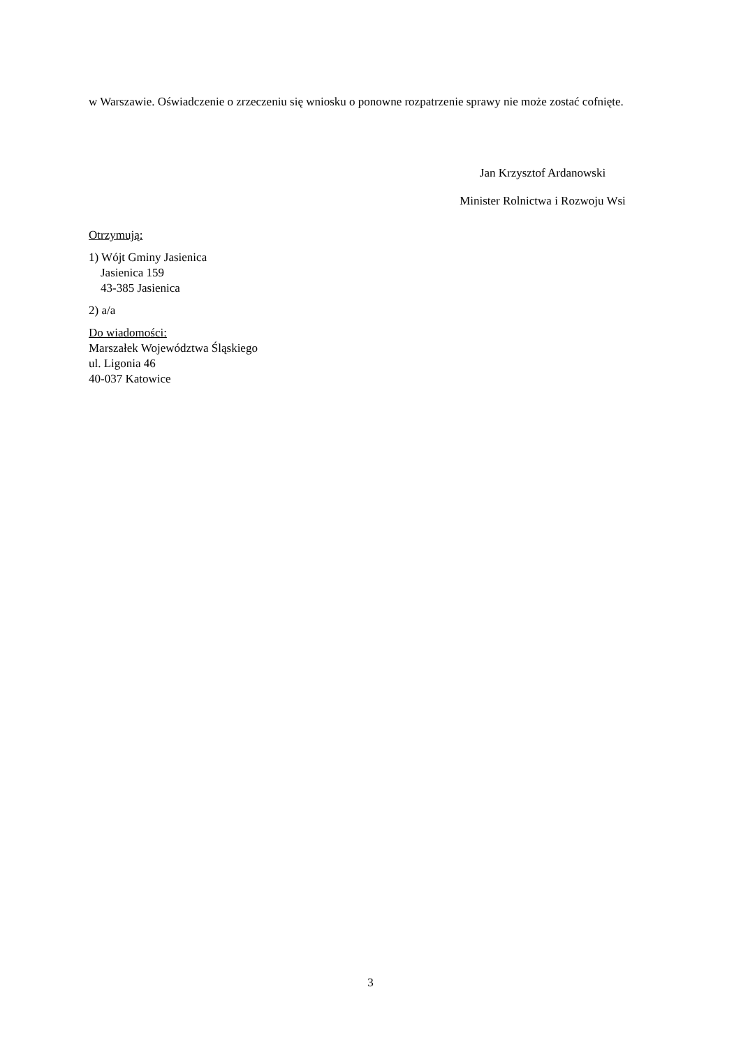w Warszawie. Oświadczenie o zrzeczeniu się wniosku o ponowne rozpatrzenie sprawy nie może zostać cofnięte.
Jan Krzysztof Ardanowski
Minister Rolnictwa i Rozwoju Wsi
Otrzymują:
1) Wójt Gminy Jasienica
Jasienica 159
43-385 Jasienica
2) a/a
Do wiadomości:
Marszałek Województwa Śląskiego
ul. Ligonia 46
40-037 Katowice
3